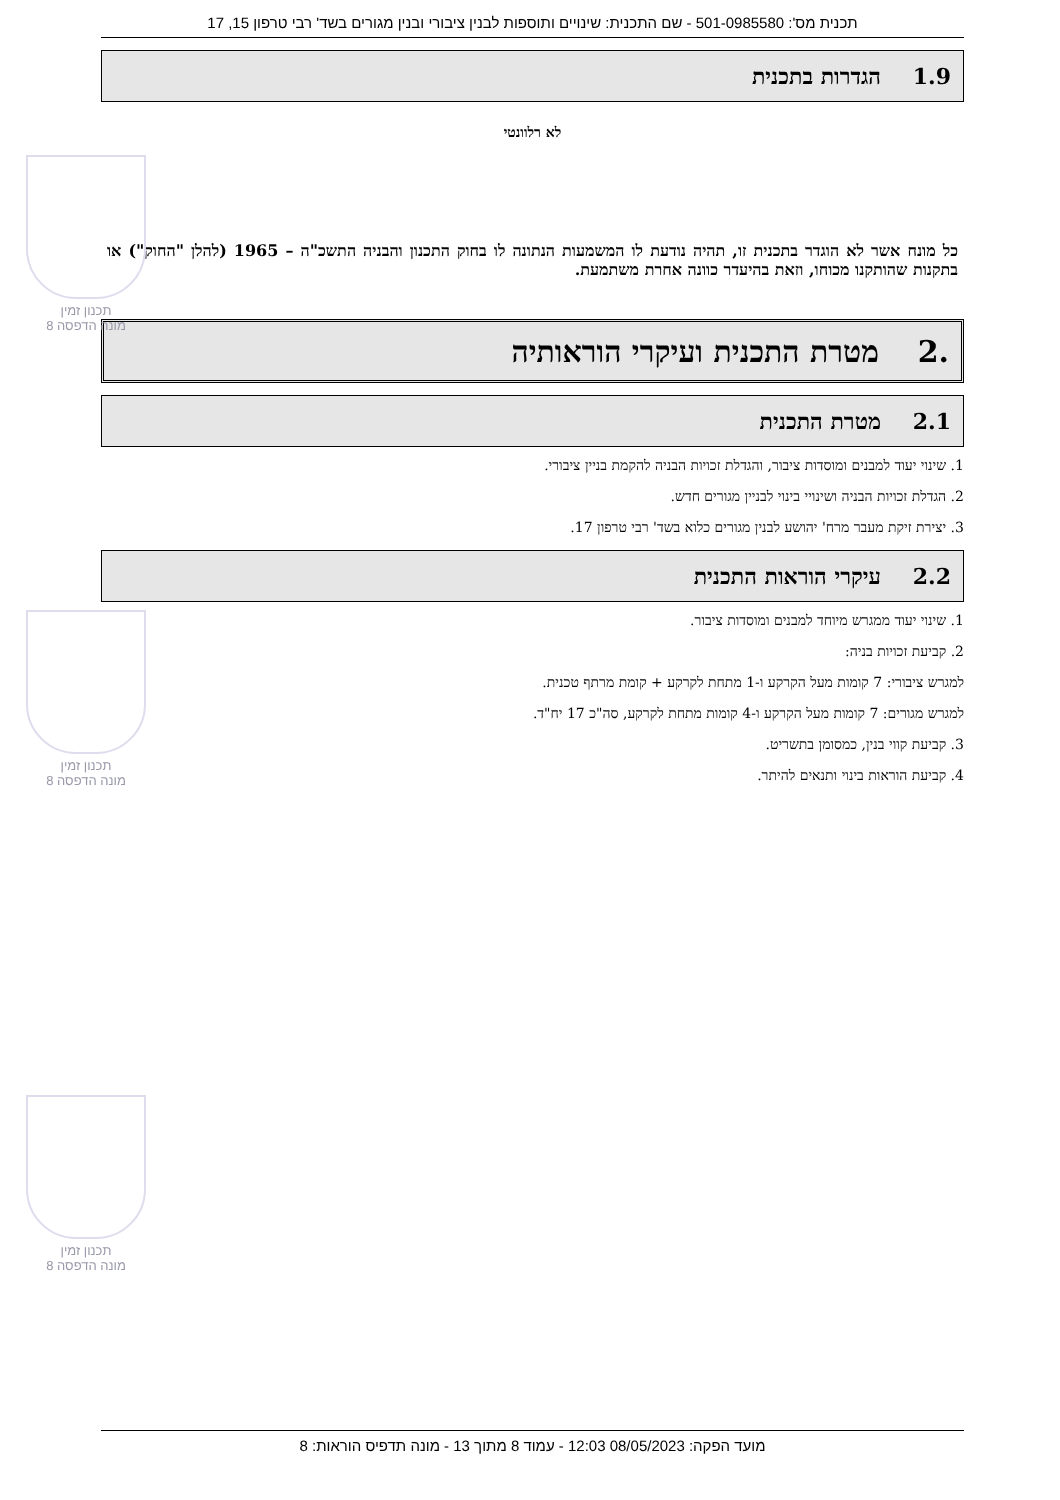תכנית מס': 501-0985580 - שם התכנית: שינויים ותוספות לבנין ציבורי ובנין מגורים בשד' רבי טרפון 15, 17
1.9 הגדרות בתכנית
לא רלוונטי
כל מונח אשר לא הוגדר בתכנית זו, תהיה נודעת לו המשמעות הנתונה לו בחוק התכנון והבניה התשכ"ה – 1965 (להלן "החוק") או בתקנות שהותקנו מכוחו, וזאת בהיעדר כוונה אחרת משתמעת.
.2 מטרת התכנית ועיקרי הוראותיה
2.1 מטרת התכנית
1. שינוי יעוד למבנים ומוסדות ציבור, והגדלת זכויות הבניה להקמת בניין ציבורי.
2. הגדלת זכויות הבניה ושינויי בינוי לבניין מגורים חדש.
3. יצירת זיקת מעבר מרח' יהושע לבנין מגורים כלוא בשד' רבי טרפון 17.
2.2 עיקרי הוראות התכנית
1. שינוי יעוד ממגרש מיוחד למבנים ומוסדות ציבור.
2. קביעת זכויות בניה:
למגרש ציבורי: 7 קומות מעל הקרקע ו-1 מתחת לקרקע + קומת מרתף טכנית.
למגרש מגורים: 7 קומות מעל הקרקע ו-4 קומות מתחת לקרקע, סה"כ 17 יח"ד.
3. קביעת קווי בנין, כמסומן בתשריט.
4. קביעת הוראות בינוי ותנאים להיתר.
תכנון זמין
מונה הדפסה 8
תכנון זמין
מונה הדפסה 8
תכנון זמין
מונה הדפסה 8
מועד הפקה: 08/05/2023 12:03 - עמוד 8 מתוך 13 - מונה תדפיס הוראות: 8